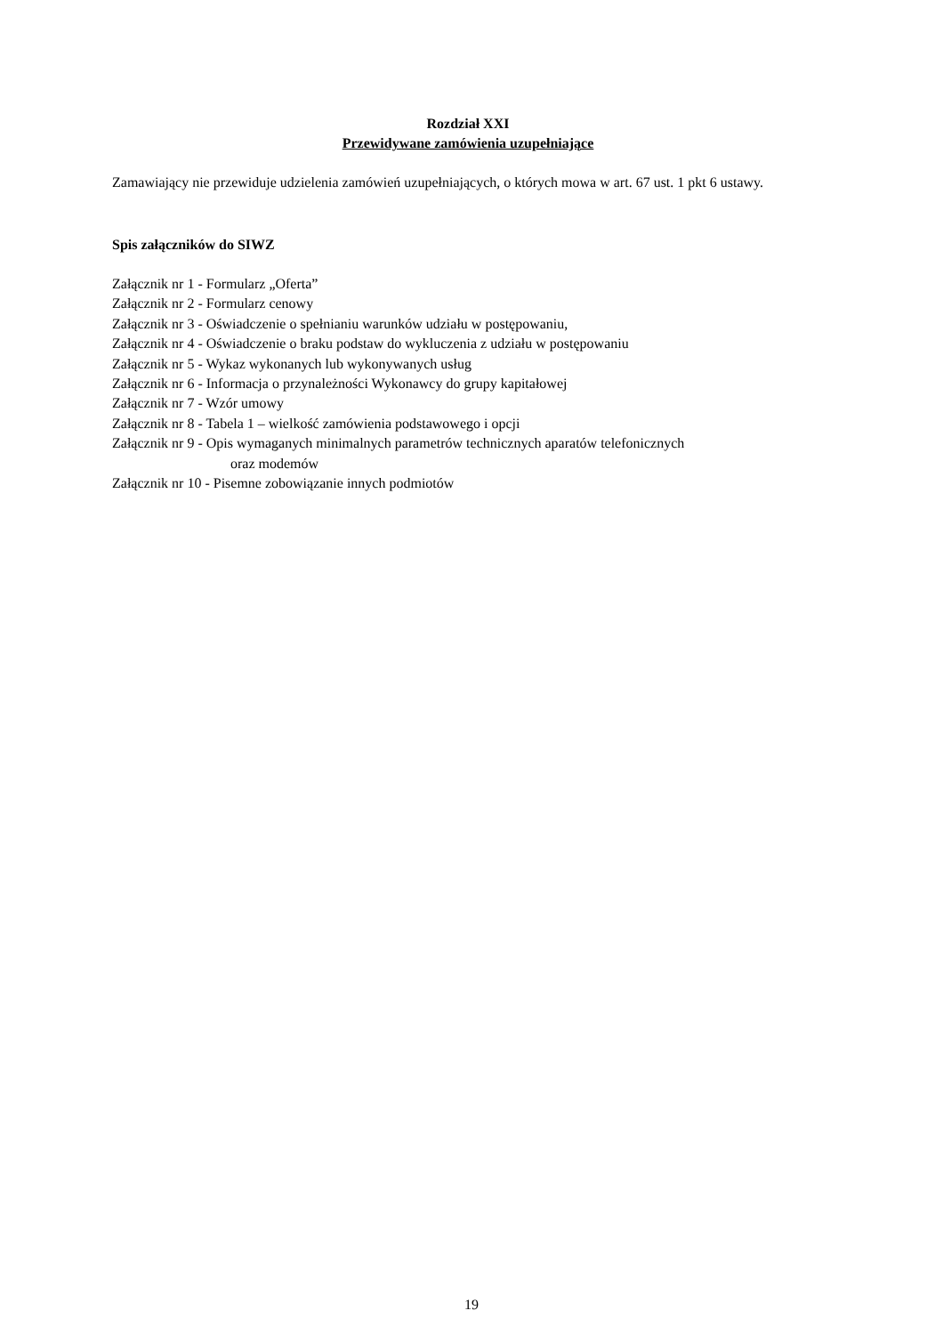Rozdział XXI
Przewidywane zamówienia uzupełniające
Zamawiający nie przewiduje udzielenia zamówień uzupełniających, o których mowa w art. 67 ust. 1 pkt 6 ustawy.
Spis załączników do SIWZ
Załącznik nr 1 - Formularz „Oferta”
Załącznik nr 2 - Formularz cenowy
Załącznik nr 3 - Oświadczenie o spełnianiu warunków udziału w postępowaniu,
Załącznik nr 4 - Oświadczenie o braku podstaw do wykluczenia z udziału w postępowaniu
Załącznik nr 5 - Wykaz wykonanych lub wykonywanych usług
Załącznik nr 6 - Informacja o przynależności Wykonawcy do grupy kapitałowej
Załącznik nr 7 - Wzór umowy
Załącznik nr 8 - Tabela 1 – wielkość zamówienia podstawowego i opcji
Załącznik nr 9 - Opis wymaganych minimalnych parametrów technicznych aparatów telefonicznych
oraz modemów
Załącznik nr 10 - Pisemne zobowiązanie innych podmiotów
19